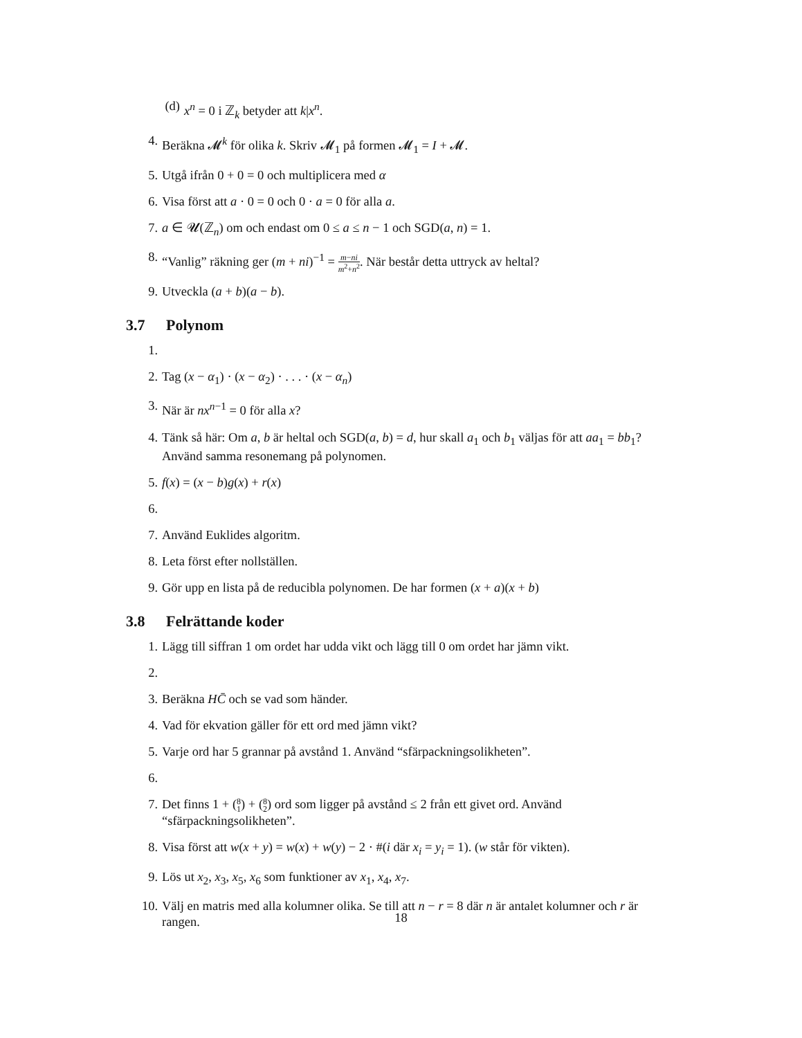(d) x<sup>n</sup> = 0 i ℤ<sub>k</sub> betyder att k|x<sup>n</sup>.
4. Beräkna 𝓜<sup>k</sup> för olika k. Skriv 𝓜<sub>1</sub> på formen 𝓜<sub>1</sub> = I + 𝓜.
5. Utgå ifrån 0 + 0 = 0 och multiplicera med α
6. Visa först att a · 0 = 0 och 0 · a = 0 för alla a.
7. a ∈ 𝓤(ℤ<sub>n</sub>) om och endast om 0 ≤ a ≤ n − 1 och SGD(a, n) = 1.
8. “Vanlig” räkning ger (m + ni)<sup>−1</sup> = m−ni m<sup>2</sup>+n<sup>2</sup>. När består detta uttryck av heltal?
9. Utveckla (a + b)(a − b).
3.7 Polynom
1.
2. Tag (x − α<sub>1</sub>) · (x − α<sub>2</sub>) · . . . · (x − α<sub>n</sub>)
3. När är nx<sup>n−1</sup> = 0 för alla x?
4. Tänk så här: Om a, b är heltal och SGD(a, b) = d, hur skall a<sub>1</sub> och b<sub>1</sub> väljas för att aa<sub>1</sub> = bb<sub>1</sub>? Använd samma resonemang på polynomen.
5. f(x) = (x − b)g(x) + r(x)
6.
7. Använd Euklides algoritm.
8. Leta först efter nollställen.
9. Gör upp en lista på de reducibla polynomen. De har formen (x + a)(x + b)
3.8 Felrättande koder
1. Lägg till siffran 1 om ordet har udda vikt och lägg till 0 om ordet har jämn vikt.
2.
3. Beräkna HC̄ och se vad som händer.
4. Vad för ekvation gäller för ett ord med jämn vikt?
5. Varje ord har 5 grannar på avstånd 1. Använd “sfärpackningsolikheten”.
6.
7. Det finns 1 + (8
1) + (8
2) ord som ligger på avstånd ≤ 2 från ett givet ord. Använd “sfärpackningsolikheten”.
8. Visa först att w(x + y) = w(x) + w(y) − 2 · #(i där x<sub>i</sub> = y<sub>i</sub> = 1). (w står för vikten).
9. Lös ut x<sub>2</sub>, x<sub>3</sub>, x<sub>5</sub>, x<sub>6</sub> som funktioner av x<sub>1</sub>, x<sub>4</sub>, x<sub>7</sub>.
10. Välj en matris med alla kolumner olika. Se till att n − r = 8 där n är antalet kolumner och r är rangen.
18